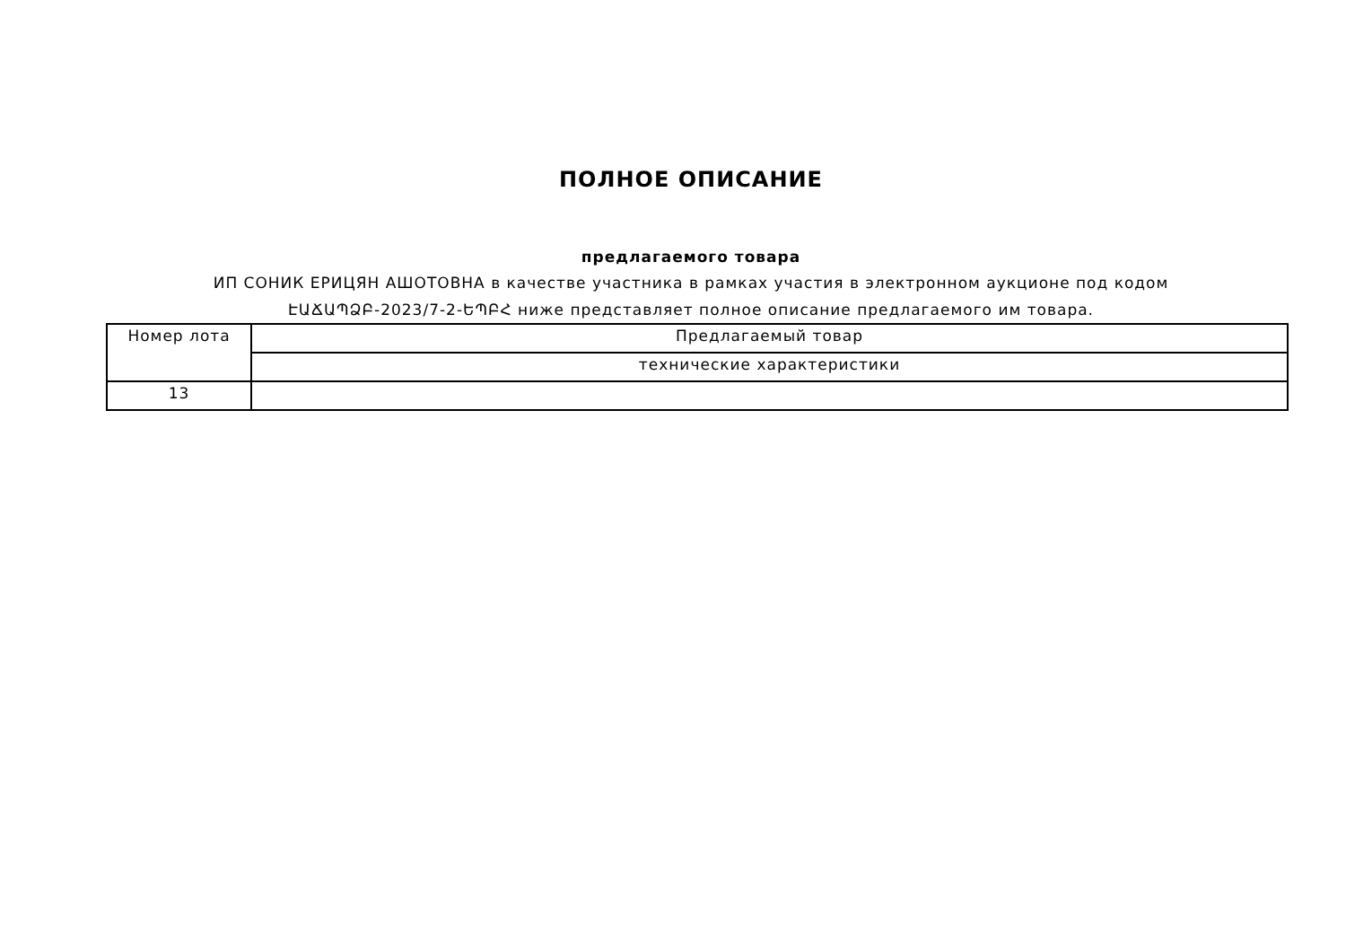ПОЛНОЕ ОПИСАНИЕ
предлагаемого товара
ИП СОНИК ЕРИЦЯН АШОТОВНА в качестве участника в рамках участия в электронном аукционе под кодом
ԷԱՃԱՊՁԲ-2023/7-2-ԵՊԲՀ ниже представляет полное описание предлагаемого им товара.
| Номер лота | Предлагаемый товар |
| --- | --- |
| | технические характеристики |
| 13 | |